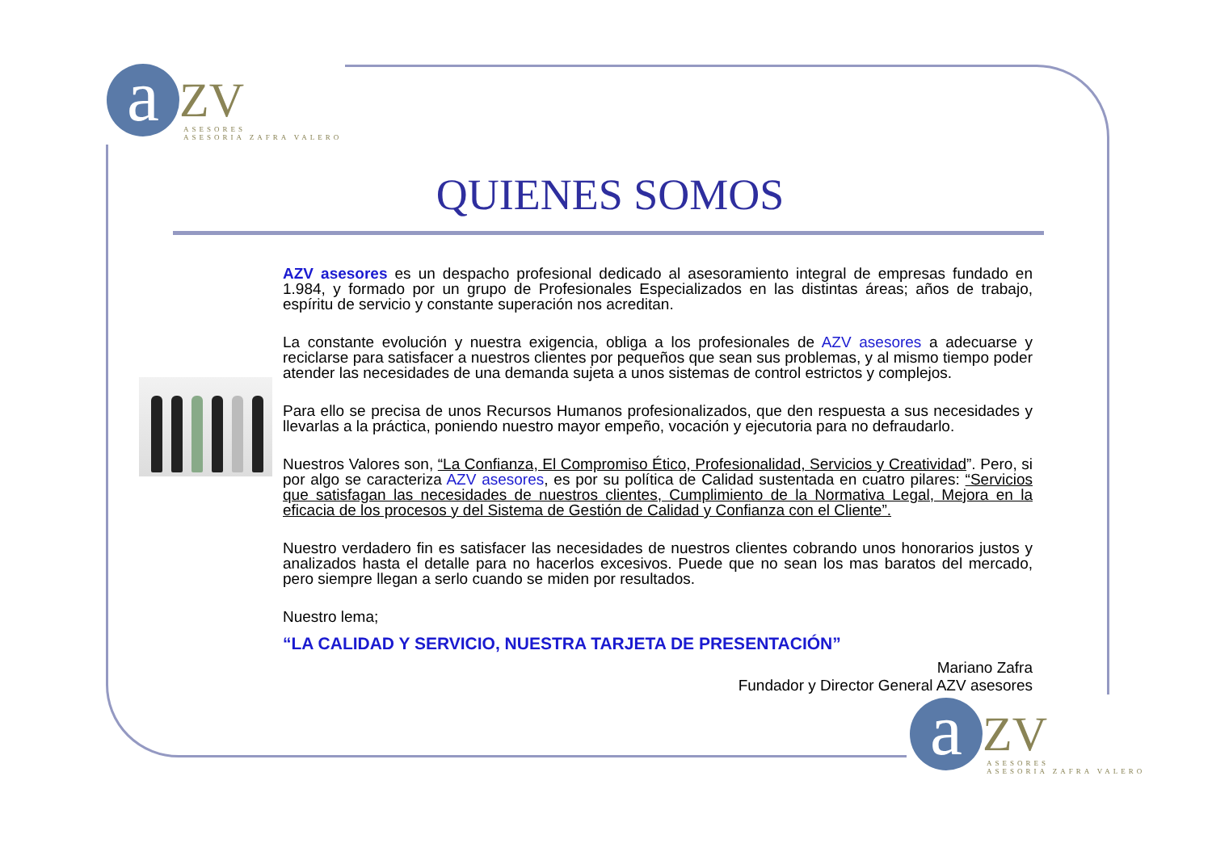a ZV
ASESORES
ASESORIA ZAFRA VALERO
QUIENES SOMOS
AZV asesores es un despacho profesional dedicado al asesoramiento integral de empresas fundado en 1.984, y formado por un grupo de Profesionales Especializados en las distintas áreas; años de trabajo, espíritu de servicio y constante superación nos acreditan.
La constante evolución y nuestra exigencia, obliga a los profesionales de AZV asesores a adecuarse y reciclarse para satisfacer a nuestros clientes por pequeños que sean sus problemas, y al mismo tiempo poder atender las necesidades de una demanda sujeta a unos sistemas de control estrictos y complejos.
Para ello se precisa de unos Recursos Humanos profesionalizados, que den respuesta a sus necesidades y llevarlas a la práctica, poniendo nuestro mayor empeño, vocación y ejecutoria para no defraudarlo.
Nuestros Valores son, “La Confianza, El Compromiso Ético, Profesionalidad, Servicios y Creatividad”. Pero, si por algo se caracteriza AZV asesores, es por su política de Calidad sustentada en cuatro pilares: “Servicios que satisfagan las necesidades de nuestros clientes, Cumplimiento de la Normativa Legal, Mejora en la eficacia de los procesos y del Sistema de Gestión de Calidad y Confianza con el Cliente”.
Nuestro verdadero fin es satisfacer las necesidades de nuestros clientes cobrando unos honorarios justos y analizados hasta el detalle para no hacerlos excesivos. Puede que no sean los mas baratos del mercado, pero siempre llegan a serlo cuando se miden por resultados.
Nuestro lema;
“LA CALIDAD Y SERVICIO, NUESTRA TARJETA DE PRESENTACIÓN”
Mariano Zafra
Fundador y Director General AZV asesores
a ZV
ASESORES
ASESORIA ZAFRA VALERO